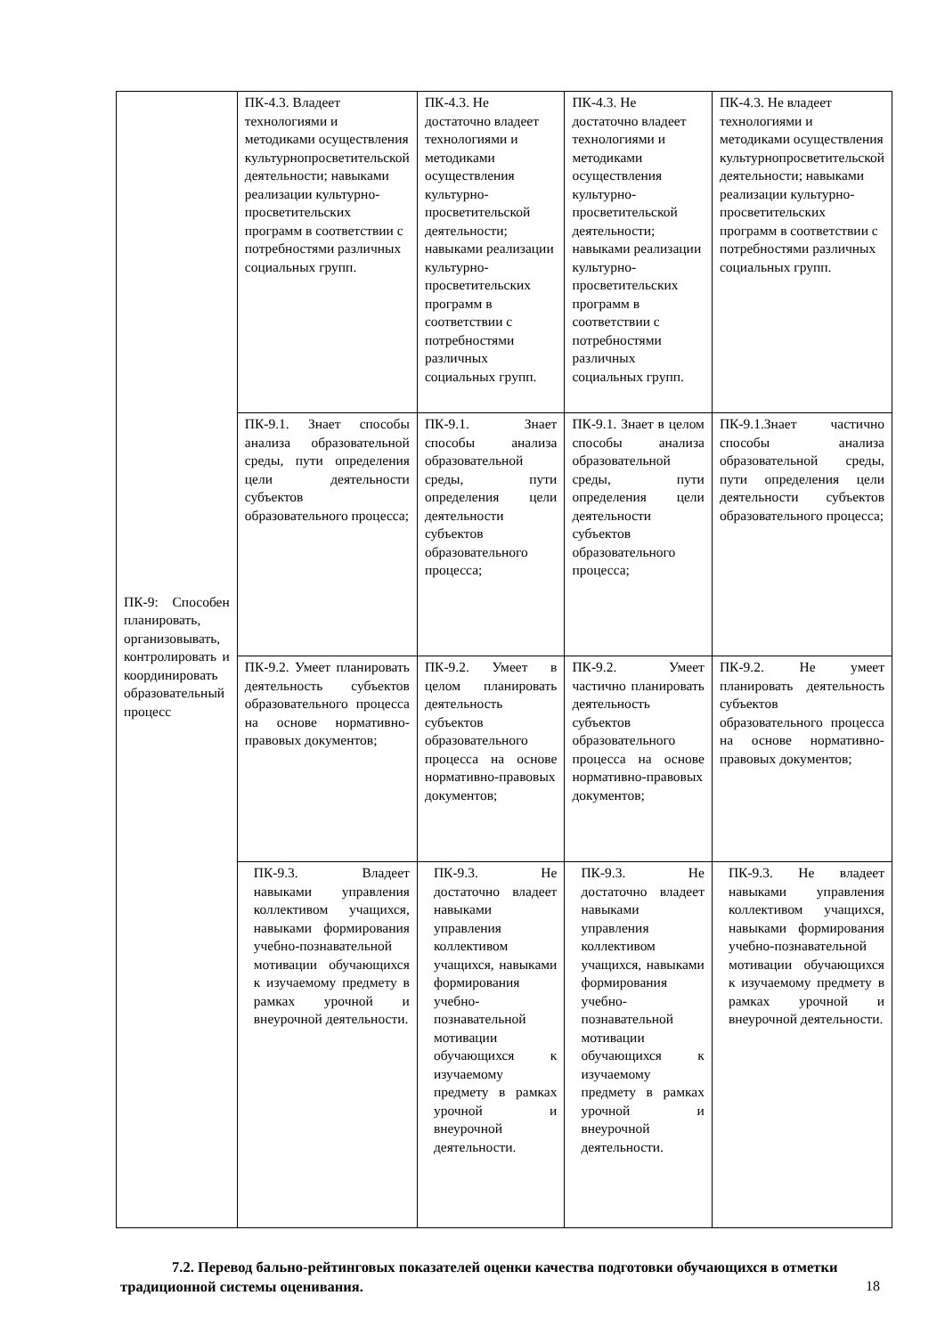| ПК-9: Способен планировать, организовывать, контролировать и координировать образовательный процесс | ПК-4.3. Владеет технологиями и методиками осуществления культурнопросветительской деятельности; навыками реализации культурно-просветительских программ в соответствии с потребностями различных социальных групп. | ПК-4.3. Не достаточно владеет технологиями и методиками осуществления культурно-просветительской деятельности; навыками реализации культурно-просветительских программ в соответствии с потребностями различных социальных групп. | ПК-4.3. Не достаточно владеет технологиями и методиками осуществления культурно-просветительской деятельности; навыками реализации культурно-просветительских программ в соответствии с потребностями различных социальных групп. | ПК-4.3. Не владеет технологиями и методиками осуществления культурнопросветительской деятельности; навыками реализации культурно-просветительских программ в соответствии с потребностями различных социальных групп. |
| | ПК-9.1. Знает способы анализа образовательной среды, пути определения цели деятельности субъектов образовательного процесса; | ПК-9.1. Знает способы анализа образовательной среды, пути определения цели деятельности субъектов образовательного процесса; | ПК-9.1. Знает в целом способы анализа образовательной среды, пути определения цели деятельности субъектов образовательного процесса; | ПК-9.1.Знает частично способы анализа образовательной среды, пути определения цели деятельности субъектов образовательного процесса; |
| | ПК-9.2. Умеет планировать деятельность субъектов образовательного процесса на основе нормативно- правовых документов; | ПК-9.2. Умеет в целом планировать деятельность субъектов образовательного процесса на основе нормативно-правовых документов; | ПК-9.2. Умеет частично планировать деятельность субъектов образовательного процесса на основе нормативно-правовых документов; | ПК-9.2. Не умеет планировать деятельность субъектов образовательного процесса на основе нормативно- правовых документов; |
| | ПК-9.3. Владеет навыками управления коллективом учащихся, навыками формирования учебно-познавательной мотивации обучающихся к изучаемому предмету в рамках урочной и внеурочной деятельности. | ПК-9.3. Не достаточно владеет навыками управления коллективом учащихся, навыками формирования учебно-познавательной мотивации обучающихся к изучаемому предмету в рамках урочной и внеурочной деятельности. | ПК-9.3. Не достаточно владеет навыками управления коллективом учащихся, навыками формирования учебно-познавательной мотивации обучающихся к изучаемому предмету в рамках урочной и внеурочной деятельности. | ПК-9.3. Не владеет навыками управления коллективом учащихся, навыками формирования учебно-познавательной мотивации обучающихся к изучаемому предмету в рамках урочной и внеурочной деятельности. |
7.2. Перевод бально-рейтинговых показателей оценки качества подготовки обучающихся в отметки традиционной системы оценивания.
18